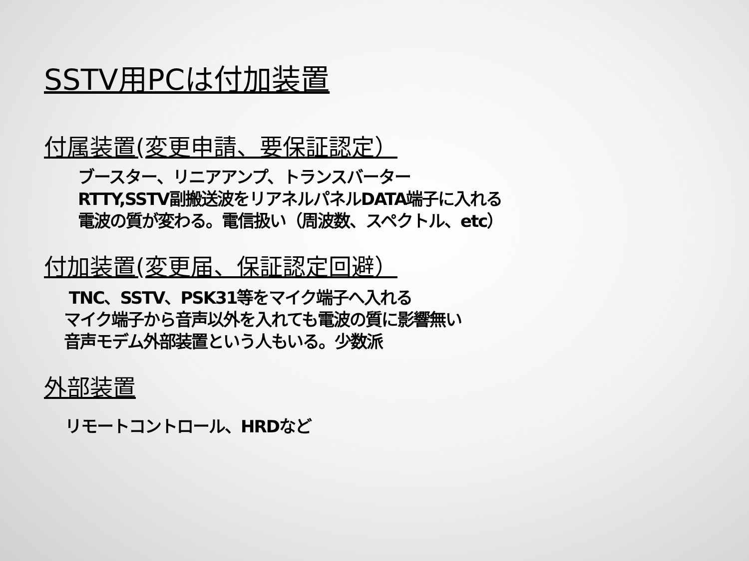SSTV用PCは付加装置
付属装置(変更申請、要保証認定）
ブースター、リニアアンプ、トランスバーター
RTTY,SSTV副搬送波をリアネルパネルDATA端子に入れる
電波の質が変わる。電信扱い（周波数、スペクトル、etc）
付加装置(変更届、保証認定回避）
TNC、SSTV、PSK31等をマイク端子へ入れる
マイク端子から音声以外を入れても電波の質に影響無い
音声モデム外部装置という人もいる。少数派
外部装置
リモートコントロール、HRDなど